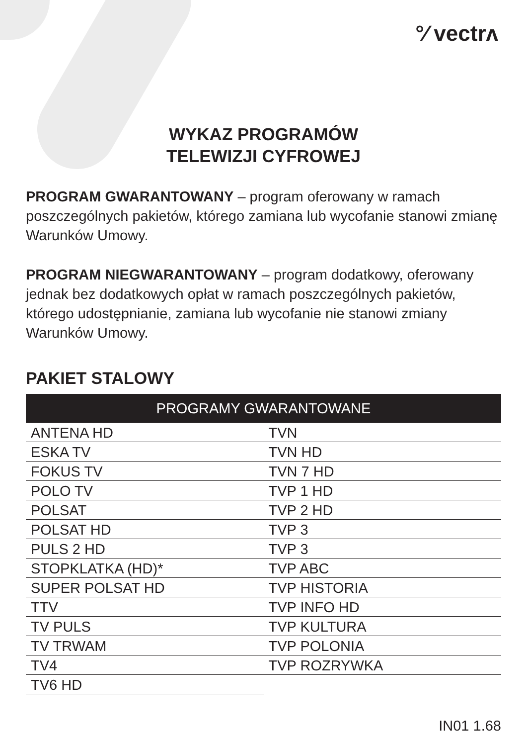°⁄ vectrʌ
WYKAZ PROGRAMÓW
TELEWIZJI CYFROWEJ
PROGRAM GWARANTOWANY – program oferowany w ramach poszczególnych pakietów, którego zamiana lub wycofanie stanowi zmianę Warunków Umowy.
PROGRAM NIEGWARANTOWANY – program dodatkowy, oferowany jednak bez dodatkowych opłat w ramach poszczególnych pakietów, którego udostępnianie, zamiana lub wycofanie nie stanowi zmiany Warunków Umowy.
PAKIET STALOWY
| PROGRAMY GWARANTOWANE | |
| --- | --- |
| ANTENA HD | TVN |
| ESKA TV | TVN HD |
| FOKUS TV | TVN 7 HD |
| POLO TV | TVP 1 HD |
| POLSAT | TVP 2 HD |
| POLSAT HD | TVP 3 |
| PULS 2 HD | TVP 3 |
| STOPKLATKA (HD)* | TVP ABC |
| SUPER POLSAT HD | TVP HISTORIA |
| TTV | TVP INFO HD |
| TV PULS | TVP KULTURA |
| TV TRWAM | TVP POLONIA |
| TV4 | TVP ROZRYWKA |
| TV6 HD | |
IN01 1.68